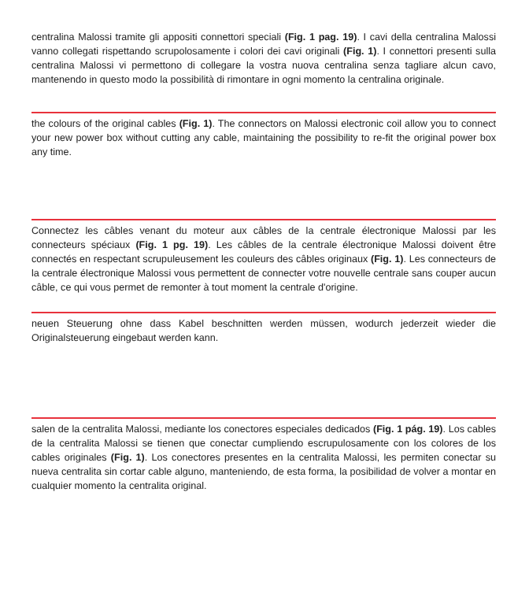centralina Malossi tramite gli appositi connettori speciali (Fig. 1 pag. 19). I cavi della centralina Malossi vanno collegati rispettando scrupolosamente i colori dei cavi originali (Fig. 1). I connettori presenti sulla centralina Malossi vi permettono di collegare la vostra nuova centralina senza tagliare alcun cavo, mantenendo in questo modo la possibilità di rimontare in ogni momento la centralina originale.
the colours of the original cables (Fig. 1). The connectors on Malossi electronic coil allow you to connect your new power box without cutting any cable, maintaining the possibility to re-fit the original power box any time.
Connectez les câbles venant du moteur aux câbles de la centrale électronique Malossi par les connecteurs spéciaux (Fig. 1 pg. 19). Les câbles de la centrale électronique Malossi doivent être connectés en respectant scrupuleusement les couleurs des câbles originaux (Fig. 1). Les connecteurs de la centrale électronique Malossi vous permettent de connecter votre nouvelle centrale sans couper aucun câble, ce qui vous permet de remonter à tout moment la centrale d'origine.
neuen Steuerung ohne dass Kabel beschnitten werden müssen, wodurch jederzeit wieder die Originalsteuerung eingebaut werden kann.
salen de la centralita Malossi, mediante los conectores especiales dedicados (Fig. 1 pág. 19). Los cables de la centralita Malossi se tienen que conectar cumpliendo escrupulosamente con los colores de los cables originales (Fig. 1). Los conectores presentes en la centralita Malossi, les permiten conectar su nueva centralita sin cortar cable alguno, manteniendo, de esta forma, la posibilidad de volver a montar en cualquier momento la centralita original.